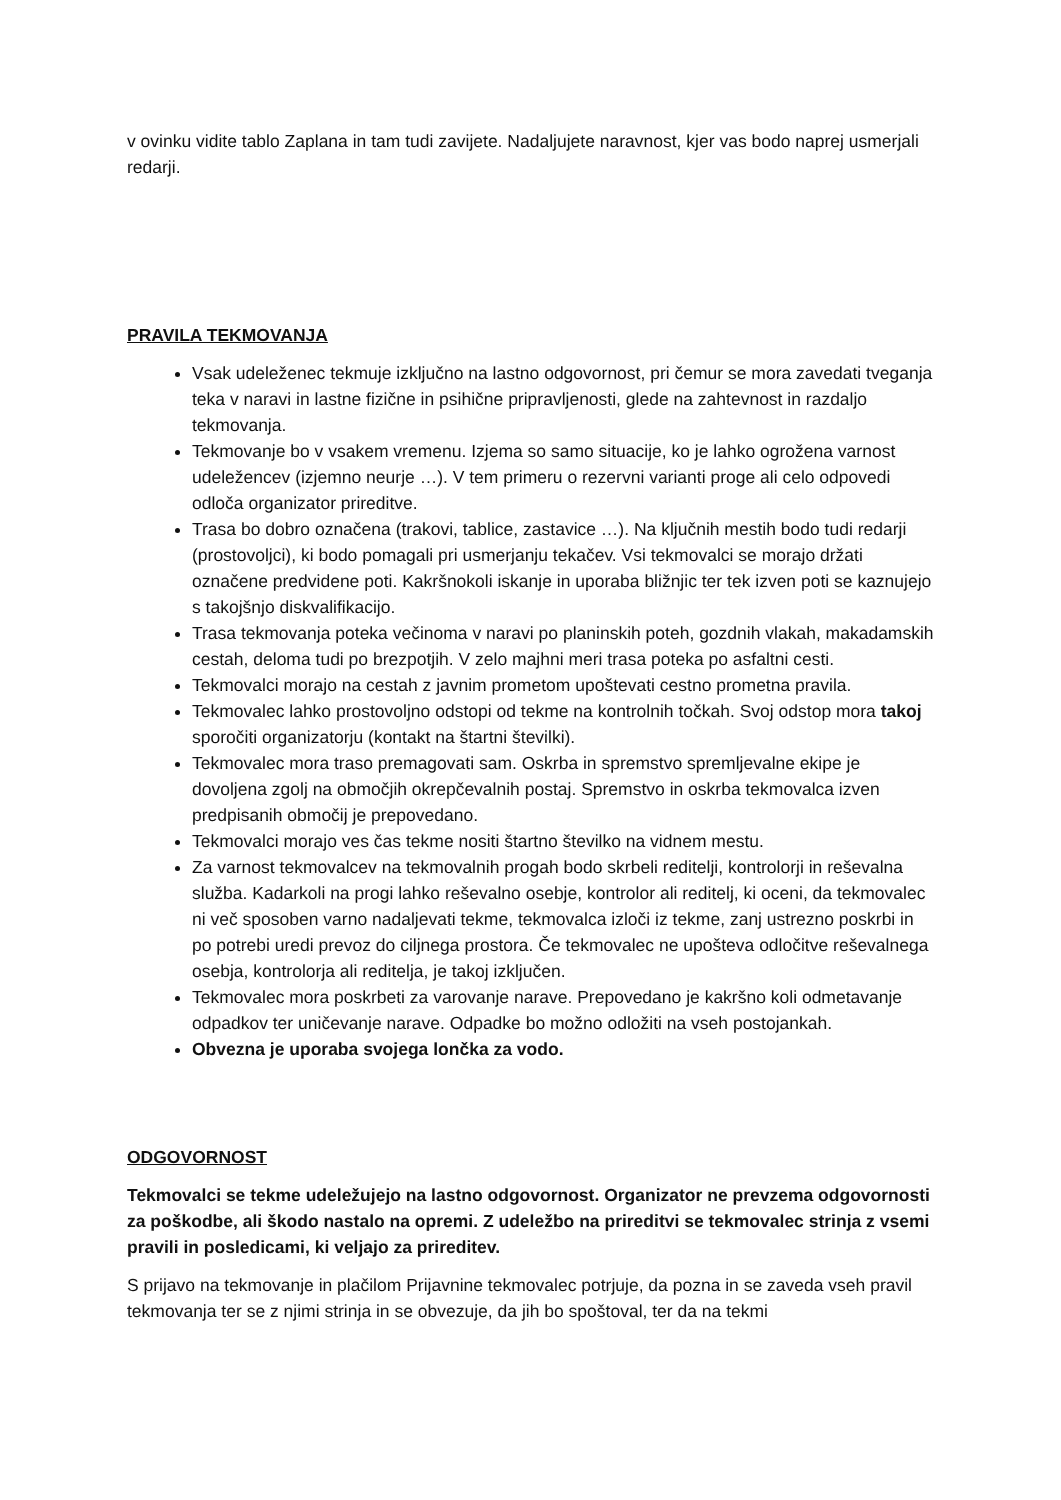v ovinku vidite tablo Zaplana in tam tudi zavijete. Nadaljujete naravnost, kjer vas bodo naprej usmerjali redarji.
PRAVILA TEKMOVANJA
Vsak udeleženec tekmuje izključno na lastno odgovornost, pri čemur se mora zavedati tveganja teka v naravi in lastne fizične in psihične pripravljenosti, glede na zahtevnost in razdaljo tekmovanja.
Tekmovanje bo v vsakem vremenu. Izjema so samo situacije, ko je lahko ogrožena varnost udeležencev (izjemno neurje …). V tem primeru o rezervni varianti proge ali celo odpovedi odloča organizator prireditve.
Trasa bo dobro označena (trakovi, tablice, zastavice …). Na ključnih mestih bodo tudi redarji (prostovoljci), ki bodo pomagali pri usmerjanju tekačev. Vsi tekmovalci se morajo držati označene predvidene poti. Kakršnokoli iskanje in uporaba bližnjic ter tek izven poti se kaznujejo s takojšnjo diskvalifikacijo.
Trasa tekmovanja poteka večinoma v naravi po planinskih poteh, gozdnih vlakah, makadamskih cestah, deloma tudi po brezpotjih. V zelo majhni meri trasa poteka po asfaltni cesti.
Tekmovalci morajo na cestah z javnim prometom upoštevati cestno prometna pravila.
Tekmovalec lahko prostovoljno odstopi od tekme na kontrolnih točkah. Svoj odstop mora takoj sporočiti organizatorju (kontakt na štartni številki).
Tekmovalec mora traso premagovati sam. Oskrba in spremstvo spremljevalne ekipe je dovoljena zgolj na območjih okrepčevalnih postaj. Spremstvo in oskrba tekmovalca izven predpisanih območij je prepovedano.
Tekmovalci morajo ves čas tekme nositi štartno številko na vidnem mestu.
Za varnost tekmovalcev na tekmovalnih progah bodo skrbeli reditelji, kontrolorji in reševalna služba. Kadarkoli na progi lahko reševalno osebje, kontrolor ali reditelj, ki oceni, da tekmovalec ni več sposoben varno nadaljevati tekme, tekmovalca izloči iz tekme, zanj ustrezno poskrbi in po potrebi uredi prevoz do ciljnega prostora. Če tekmovalec ne upošteva odločitve reševalnega osebja, kontrolorja ali reditelja, je takoj izključen.
Tekmovalec mora poskrbeti za varovanje narave. Prepovedano je kakršno koli odmetavanje odpadkov ter uničevanje narave. Odpadke bo možno odložiti na vseh postojankah.
Obvezna je uporaba svojega lončka za vodo.
ODGOVORNOST
Tekmovalci se tekme udeležujejo na lastno odgovornost. Organizator ne prevzema odgovornosti za poškodbe, ali škodo nastalo na opremi. Z udeležbo na prireditvi se tekmovalec strinja z vsemi pravili in posledicami, ki veljajo za prireditev.
S prijavo na tekmovanje in plačilom Prijavnine tekmovalec potrjuje, da pozna in se zaveda vseh pravil tekmovanja ter se z njimi strinja in se obvezuje, da jih bo spoštoval, ter da na tekmi